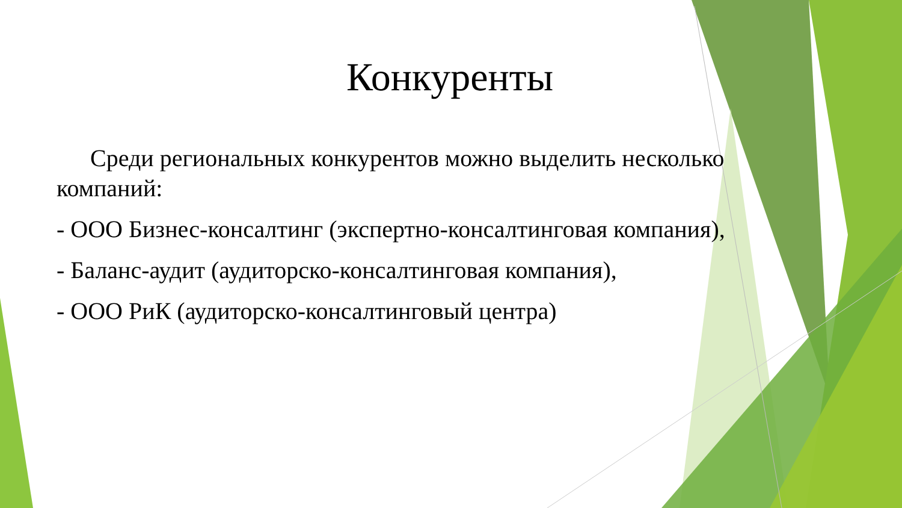Конкуренты
Среди региональных конкурентов можно выделить несколько компаний:
- ООО Бизнес-консалтинг (экспертно-консалтинговая компания),
- Баланс-аудит (аудиторско-консалтинговая компания),
- ООО РиК (аудиторско-консалтинговый центра)